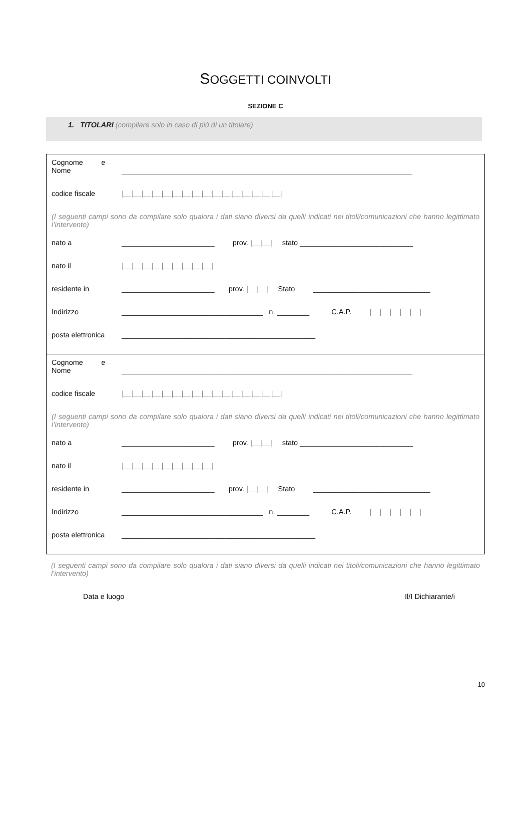SOGGETTI COINVOLTI
SEZIONE C
1. TITOLARI (compilare solo in caso di più di un titolare)
Cognome e
Nome
________________________________________________________________________
codice fiscale
|__|__|__|__|__|__|__|__|__|__|__|__|__|__|__|__|
(I seguenti campi sono da compilare solo qualora i dati siano diversi da quelli indicati nei titoli/comunicazioni che hanno legittimato l’intervento)
nato a
_______________________ prov. |__|__| stato ____________________________
nato il
|__|__|__|__|__|__|__|__|__|
residente in
_______________________ prov. |__|__| Stato _____________________________
Indirizzo
___________________________________ n. ________ C.A.P. |__|__|__|__|__|
posta elettronica
________________________________________________
Cognome e
Nome
________________________________________________________________________
codice fiscale
|__|__|__|__|__|__|__|__|__|__|__|__|__|__|__|__|
(I seguenti campi sono da compilare solo qualora i dati siano diversi da quelli indicati nei titoli/comunicazioni che hanno legittimato l’intervento)
nato a
_______________________ prov. |__|__| stato ____________________________
nato il
|__|__|__|__|__|__|__|__|__|
residente in
_______________________ prov. |__|__| Stato _____________________________
Indirizzo
___________________________________ n. ________ C.A.P. |__|__|__|__|__|
posta elettronica
________________________________________________
(I seguenti campi sono da compilare solo qualora i dati siano diversi da quelli indicati nei titoli/comunicazioni che hanno legittimato l’intervento)
Data e luogo Il/I Dichiarante/i
10